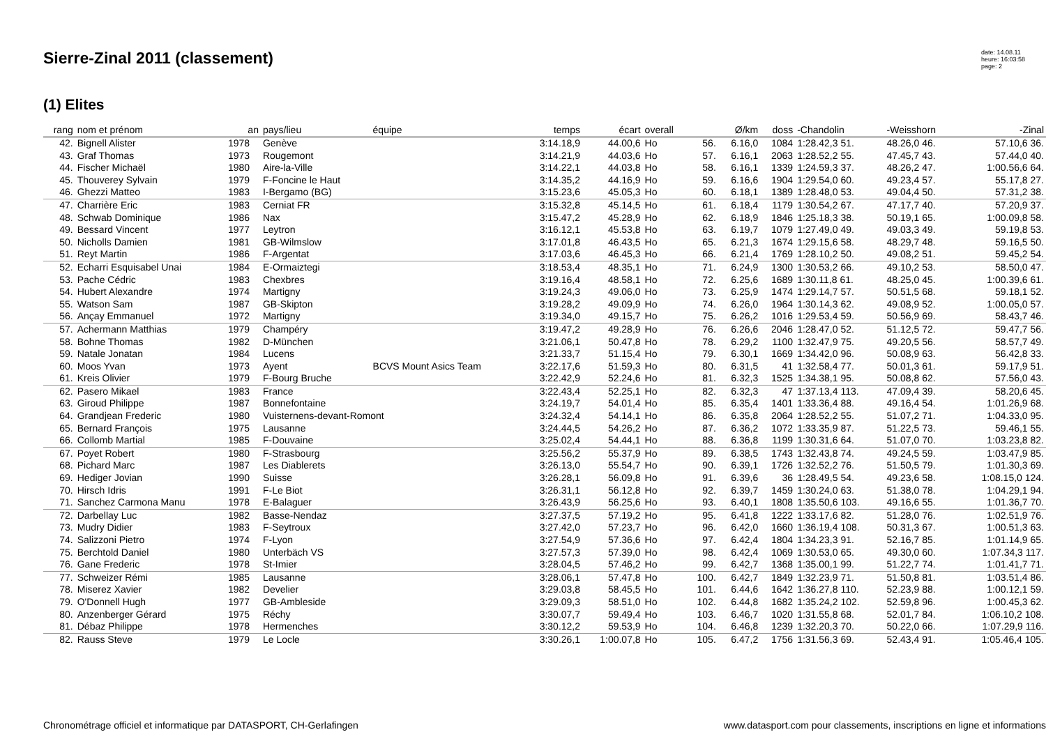Sierre-Zinal 2011 (classement)
date: 14.08.11
heure: 16:03:58
page: 2
(1) Elites
| rang | nom et prénom | an | pays/lieu | équipe | temps | écart | overall | | Ø/km | doss | -Chandolin | -Weisshorn | -Zinal |
| --- | --- | --- | --- | --- | --- | --- | --- | --- | --- | --- | --- | --- | --- |
| 42. | Bignell Alister | 1978 | Genève | | 3:14.18,9 | 44.00,6 | Ho | 56. | 6.16,0 | 1084 | 1:28.42,3 51. | 48.26,0 46. | 57.10,6 36. |
| 43. | Graf Thomas | 1973 | Rougemont | | 3:14.21,9 | 44.03,6 | Ho | 57. | 6.16,1 | 2063 | 1:28.52,2 55. | 47.45,7 43. | 57.44,0 40. |
| 44. | Fischer Michaël | 1980 | Aire-la-Ville | | 3:14.22,1 | 44.03,8 | Ho | 58. | 6.16,1 | 1339 | 1:24.59,3 37. | 48.26,2 47. | 1:00.56,6 64. |
| 45. | Thouverey Sylvain | 1979 | F-Foncine le Haut | | 3:14.35,2 | 44.16,9 | Ho | 59. | 6.16,6 | 1904 | 1:29.54,0 60. | 49.23,4 57. | 55.17,8 27. |
| 46. | Ghezzi Matteo | 1983 | I-Bergamo (BG) | | 3:15.23,6 | 45.05,3 | Ho | 60. | 6.18,1 | 1389 | 1:28.48,0 53. | 49.04,4 50. | 57.31,2 38. |
| 47. | Charrière Eric | 1983 | Cerniat FR | | 3:15.32,8 | 45.14,5 | Ho | 61. | 6.18,4 | 1179 | 1:30.54,2 67. | 47.17,7 40. | 57.20,9 37. |
| 48. | Schwab Dominique | 1986 | Nax | | 3:15.47,2 | 45.28,9 | Ho | 62. | 6.18,9 | 1846 | 1:25.18,3 38. | 50.19,1 65. | 1:00.09,8 58. |
| 49. | Bessard Vincent | 1977 | Leytron | | 3:16.12,1 | 45.53,8 | Ho | 63. | 6.19,7 | 1079 | 1:27.49,0 49. | 49.03,3 49. | 59.19,8 53. |
| 50. | Nicholls Damien | 1981 | GB-Wilmslow | | 3:17.01,8 | 46.43,5 | Ho | 65. | 6.21,3 | 1674 | 1:29.15,6 58. | 48.29,7 48. | 59.16,5 50. |
| 51. | Reyt Martin | 1986 | F-Argentat | | 3:17.03,6 | 46.45,3 | Ho | 66. | 6.21,4 | 1769 | 1:28.10,2 50. | 49.08,2 51. | 59.45,2 54. |
| 52. | Echarri Esquisabel Unai | 1984 | E-Ormaiztegi | | 3:18.53,4 | 48.35,1 | Ho | 71. | 6.24,9 | 1300 | 1:30.53,2 66. | 49.10,2 53. | 58.50,0 47. |
| 53. | Pache Cédric | 1983 | Chexbres | | 3:19.16,4 | 48.58,1 | Ho | 72. | 6.25,6 | 1689 | 1:30.11,8 61. | 48.25,0 45. | 1:00.39,6 61. |
| 54. | Hubert Alexandre | 1974 | Martigny | | 3:19.24,3 | 49.06,0 | Ho | 73. | 6.25,9 | 1474 | 1:29.14,7 57. | 50.51,5 68. | 59.18,1 52. |
| 55. | Watson Sam | 1987 | GB-Skipton | | 3:19.28,2 | 49.09,9 | Ho | 74. | 6.26,0 | 1964 | 1:30.14,3 62. | 49.08,9 52. | 1:00.05,0 57. |
| 56. | Ançay Emmanuel | 1972 | Martigny | | 3:19.34,0 | 49.15,7 | Ho | 75. | 6.26,2 | 1016 | 1:29.53,4 59. | 50.56,9 69. | 58.43,7 46. |
| 57. | Achermann Matthias | 1979 | Champéry | | 3:19.47,2 | 49.28,9 | Ho | 76. | 6.26,6 | 2046 | 1:28.47,0 52. | 51.12,5 72. | 59.47,7 56. |
| 58. | Bohne Thomas | 1982 | D-München | | 3:21.06,1 | 50.47,8 | Ho | 78. | 6.29,2 | 1100 | 1:32.47,9 75. | 49.20,5 56. | 58.57,7 49. |
| 59. | Natale Jonatan | 1984 | Lucens | | 3:21.33,7 | 51.15,4 | Ho | 79. | 6.30,1 | 1669 | 1:34.42,0 96. | 50.08,9 63. | 56.42,8 33. |
| 60. | Moos Yvan | 1973 | Ayent | BCVS Mount Asics Team | 3:22.17,6 | 51.59,3 | Ho | 80. | 6.31,5 | 41 | 1:32.58,4 77. | 50.01,3 61. | 59.17,9 51. |
| 61. | Kreis Olivier | 1979 | F-Bourg Bruche | | 3:22.42,9 | 52.24,6 | Ho | 81. | 6.32,3 | 1525 | 1:34.38,1 95. | 50.08,8 62. | 57.56,0 43. |
| 62. | Pasero Mikael | 1983 | France | | 3:22.43,4 | 52.25,1 | Ho | 82. | 6.32,3 | 47 | 1:37.13,4 113. | 47.09,4 39. | 58.20,6 45. |
| 63. | Giroud Philippe | 1987 | Bonnefontaine | | 3:24.19,7 | 54.01,4 | Ho | 85. | 6.35,4 | 1401 | 1:33.36,4 88. | 49.16,4 54. | 1:01.26,9 68. |
| 64. | Grandjean Frederic | 1980 | Vuisternens-devant-Romont | | 3:24.32,4 | 54.14,1 | Ho | 86. | 6.35,8 | 2064 | 1:28.52,2 55. | 51.07,2 71. | 1:04.33,0 95. |
| 65. | Bernard François | 1975 | Lausanne | | 3:24.44,5 | 54.26,2 | Ho | 87. | 6.36,2 | 1072 | 1:33.35,9 87. | 51.22,5 73. | 59.46,1 55. |
| 66. | Collomb Martial | 1985 | F-Douvaine | | 3:25.02,4 | 54.44,1 | Ho | 88. | 6.36,8 | 1199 | 1:30.31,6 64. | 51.07,0 70. | 1:03.23,8 82. |
| 67. | Poyet Robert | 1980 | F-Strasbourg | | 3:25.56,2 | 55.37,9 | Ho | 89. | 6.38,5 | 1743 | 1:32.43,8 74. | 49.24,5 59. | 1:03.47,9 85. |
| 68. | Pichard Marc | 1987 | Les Diablerets | | 3:26.13,0 | 55.54,7 | Ho | 90. | 6.39,1 | 1726 | 1:32.52,2 76. | 51.50,5 79. | 1:01.30,3 69. |
| 69. | Hediger Jovian | 1990 | Suisse | | 3:26.28,1 | 56.09,8 | Ho | 91. | 6.39,6 | 36 | 1:28.49,5 54. | 49.23,6 58. | 1:08.15,0 124. |
| 70. | Hirsch Idris | 1991 | F-Le Biot | | 3:26.31,1 | 56.12,8 | Ho | 92. | 6.39,7 | 1459 | 1:30.24,0 63. | 51.38,0 78. | 1:04.29,1 94. |
| 71. | Sanchez Carmona Manu | 1978 | E-Balaguer | | 3:26.43,9 | 56.25,6 | Ho | 93. | 6.40,1 | 1808 | 1:35.50,6 103. | 49.16,6 55. | 1:01.36,7 70. |
| 72. | Darbellay Luc | 1982 | Basse-Nendaz | | 3:27.37,5 | 57.19,2 | Ho | 95. | 6.41,8 | 1222 | 1:33.17,6 82. | 51.28,0 76. | 1:02.51,9 76. |
| 73. | Mudry Didier | 1983 | F-Seytroux | | 3:27.42,0 | 57.23,7 | Ho | 96. | 6.42,0 | 1660 | 1:36.19,4 108. | 50.31,3 67. | 1:00.51,3 63. |
| 74. | Salizzoni Pietro | 1974 | F-Lyon | | 3:27.54,9 | 57.36,6 | Ho | 97. | 6.42,4 | 1804 | 1:34.23,3 91. | 52.16,7 85. | 1:01.14,9 65. |
| 75. | Berchtold Daniel | 1980 | Unterbäch VS | | 3:27.57,3 | 57.39,0 | Ho | 98. | 6.42,4 | 1069 | 1:30.53,0 65. | 49.30,0 60. | 1:07.34,3 117. |
| 76. | Gane Frederic | 1978 | St-Imier | | 3:28.04,5 | 57.46,2 | Ho | 99. | 6.42,7 | 1368 | 1:35.00,1 99. | 51.22,7 74. | 1:01.41,7 71. |
| 77. | Schweizer Rémi | 1985 | Lausanne | | 3:28.06,1 | 57.47,8 | Ho | 100. | 6.42,7 | 1849 | 1:32.23,9 71. | 51.50,8 81. | 1:03.51,4 86. |
| 78. | Miserez Xavier | 1982 | Develier | | 3:29.03,8 | 58.45,5 | Ho | 101. | 6.44,6 | 1642 | 1:36.27,8 110. | 52.23,9 88. | 1:00.12,1 59. |
| 79. | O'Donnell Hugh | 1977 | GB-Ambleside | | 3:29.09,3 | 58.51,0 | Ho | 102. | 6.44,8 | 1682 | 1:35.24,2 102. | 52.59,8 96. | 1:00.45,3 62. |
| 80. | Anzenberger Gérard | 1975 | Réchy | | 3:30.07,7 | 59.49,4 | Ho | 103. | 6.46,7 | 1020 | 1:31.55,8 68. | 52.01,7 84. | 1:06.10,2 108. |
| 81. | Débaz Philippe | 1978 | Hermenches | | 3:30.12,2 | 59.53,9 | Ho | 104. | 6.46,8 | 1239 | 1:32.20,3 70. | 50.22,0 66. | 1:07.29,9 116. |
| 82. | Rauss Steve | 1979 | Le Locle | | 3:30.26,1 | 1:00.07,8 | Ho | 105. | 6.47,2 | 1756 | 1:31.56,3 69. | 52.43,4 91. | 1:05.46,4 105. |
Chronométrage officiel et informatique par DATASPORT, CH-Gerlafingen www.datasport.com pour classements, inscriptions en ligne et informations